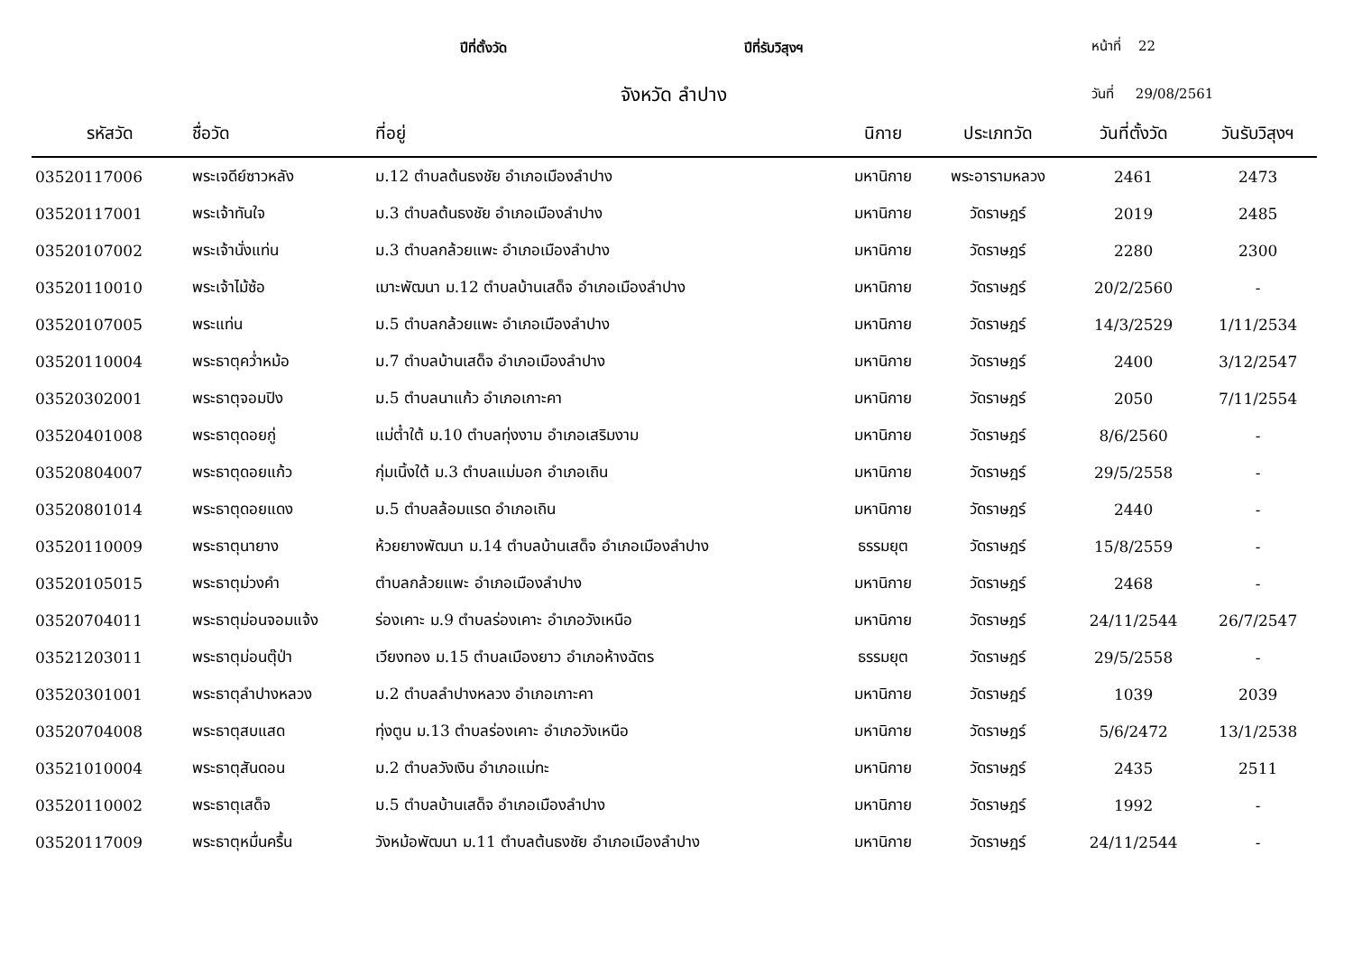ปีที่ตั้งวัด ปีที่รับวิสุงฯ หน้าที่ 22
จังหวัด ลำปาง วันที่ 29/08/2561
| รหัสวัด | ชื่อวัด | ที่อยู่ | นิกาย | ประเภทวัด | วันที่ตั้งวัด | วันรับวิสุงฯ |
| --- | --- | --- | --- | --- | --- | --- |
| 03520117006 | พระเจดีย์ซาวหลัง | ม.12 ตำบลต้นธงชัย อำเภอเมืองลำปาง | มหานิกาย | พระอารามหลวง | 2461 | 2473 |
| 03520117001 | พระเจ้าทันใจ | ม.3 ตำบลต้นธงชัย อำเภอเมืองลำปาง | มหานิกาย | วัดราษฎร์ | 2019 | 2485 |
| 03520107002 | พระเจ้านั่งแท่น | ม.3 ตำบลกล้วยแพะ อำเภอเมืองลำปาง | มหานิกาย | วัดราษฎร์ | 2280 | 2300 |
| 03520110010 | พระเจ้าไม้ซ้อ | เมาะพัฒนา ม.12 ตำบลบ้านเสด็จ อำเภอเมืองลำปาง | มหานิกาย | วัดราษฎร์ | 20/2/2560 | - |
| 03520107005 | พระแท่น | ม.5 ตำบลกล้วยแพะ อำเภอเมืองลำปาง | มหานิกาย | วัดราษฎร์ | 14/3/2529 | 1/11/2534 |
| 03520110004 | พระธาตุคว่ำหม้อ | ม.7 ตำบลบ้านเสด็จ อำเภอเมืองลำปาง | มหานิกาย | วัดราษฎร์ | 2400 | 3/12/2547 |
| 03520302001 | พระธาตุจอมปิง | ม.5 ตำบลนาแก้ว อำเภอเกาะคา | มหานิกาย | วัดราษฎร์ | 2050 | 7/11/2554 |
| 03520401008 | พระธาตุดอยกู่ | แม่ต๋ำใต้ ม.10 ตำบลทุ่งงาม อำเภอเสริมงาม | มหานิกาย | วัดราษฎร์ | 8/6/2560 | - |
| 03520804007 | พระธาตุดอยแก้ว | กุ่มเนิ้งใต้ ม.3 ตำบลแม่มอก อำเภอเถิน | มหานิกาย | วัดราษฎร์ | 29/5/2558 | - |
| 03520801014 | พระธาตุดอยแดง | ม.5 ตำบลล้อมแรด อำเภอเถิน | มหานิกาย | วัดราษฎร์ | 2440 | - |
| 03520110009 | พระธาตุนายาง | ห้วยยางพัฒนา ม.14 ตำบลบ้านเสด็จ อำเภอเมืองลำปาง | ธรรมยุต | วัดราษฎร์ | 15/8/2559 | - |
| 03520105015 | พระธาตุม่วงคำ | ตำบลกล้วยแพะ อำเภอเมืองลำปาง | มหานิกาย | วัดราษฎร์ | 2468 | - |
| 03520704011 | พระธาตุม่อนจอมแจ้ง | ร่องเคาะ ม.9 ตำบลร่องเคาะ อำเภอวังเหนือ | มหานิกาย | วัดราษฎร์ | 24/11/2544 | 26/7/2547 |
| 03521203011 | พระธาตุม่อนตุ๊ป่า | เวียงทอง ม.15 ตำบลเมืองยาว อำเภอห้างฉัตร | ธรรมยุต | วัดราษฎร์ | 29/5/2558 | - |
| 03520301001 | พระธาตุลำปางหลวง | ม.2 ตำบลลำปางหลวง อำเภอเกาะคา | มหานิกาย | วัดราษฎร์ | 1039 | 2039 |
| 03520704008 | พระธาตุสบแสด | ทุ่งตูน ม.13 ตำบลร่องเคาะ อำเภอวังเหนือ | มหานิกาย | วัดราษฎร์ | 5/6/2472 | 13/1/2538 |
| 03521010004 | พระธาตุสันดอน | ม.2 ตำบลวังเงิน อำเภอแม่ทะ | มหานิกาย | วัดราษฎร์ | 2435 | 2511 |
| 03520110002 | พระธาตุเสด็จ | ม.5 ตำบลบ้านเสด็จ อำเภอเมืองลำปาง | มหานิกาย | วัดราษฎร์ | 1992 | - |
| 03520117009 | พระธาตุหมื่นครื้น | วังหม้อพัฒนา ม.11 ตำบลต้นธงชัย อำเภอเมืองลำปาง | มหานิกาย | วัดราษฎร์ | 24/11/2544 | - |